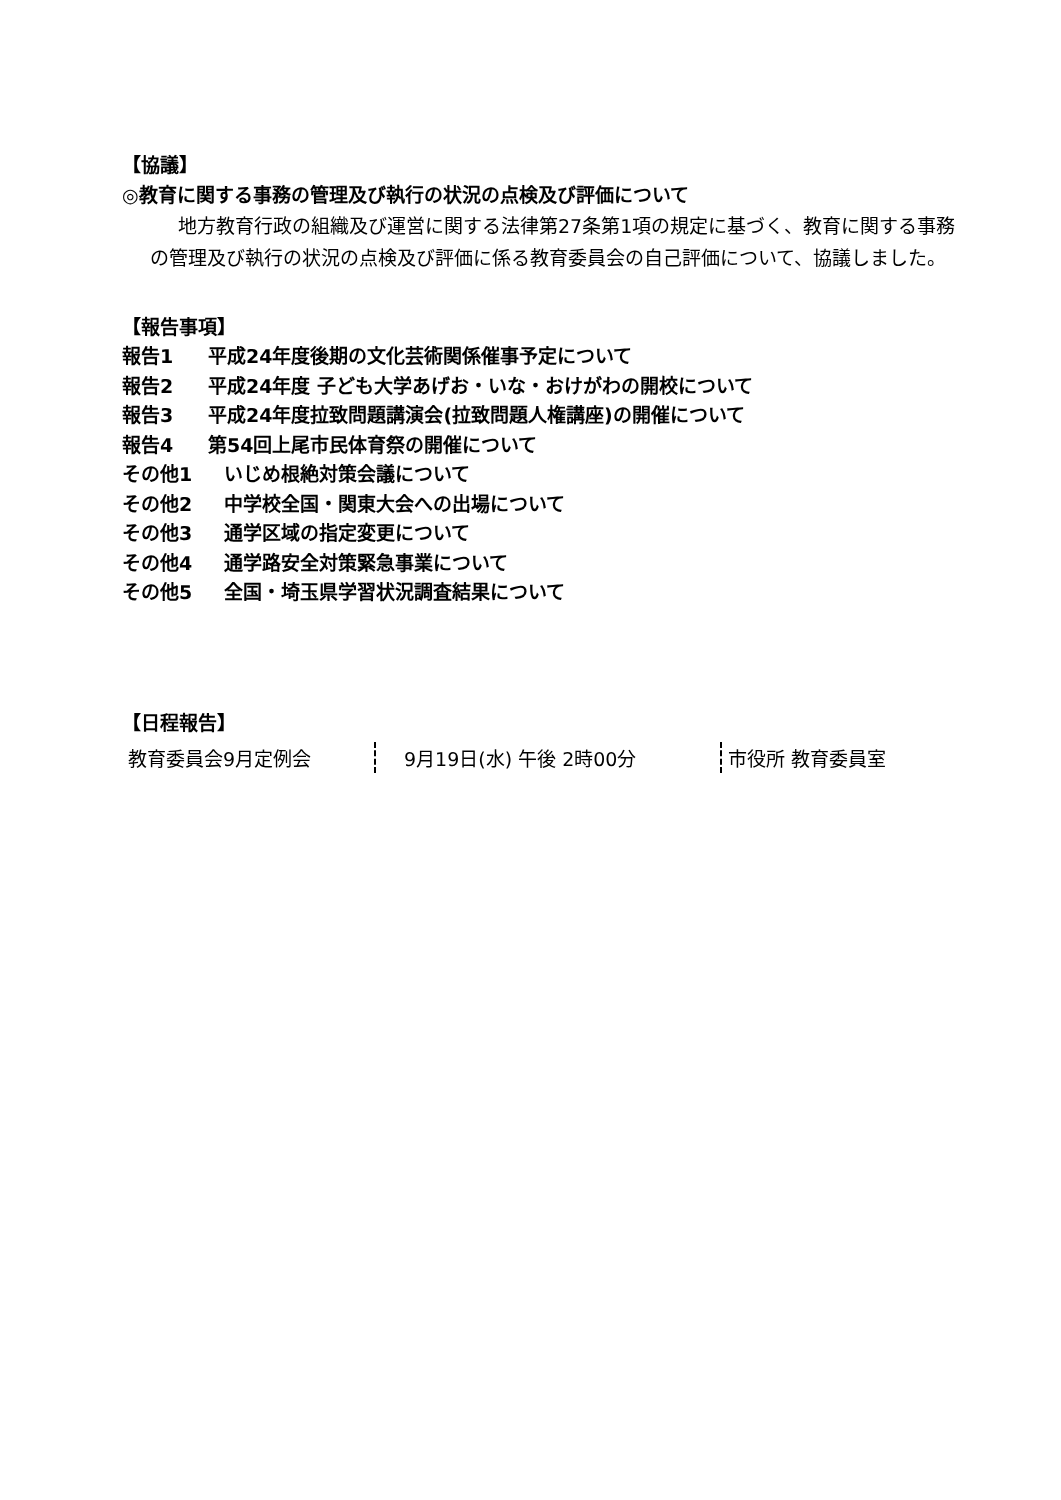【協議】
◎教育に関する事務の管理及び執行の状況の点検及び評価について
地方教育行政の組織及び運営に関する法律第27条第1項の規定に基づく、教育に関する事務の管理及び執行の状況の点検及び評価に係る教育委員会の自己評価について、協議しました。
【報告事項】
報告1 平成24年度後期の文化芸術関係催事予定について
報告2 平成24年度 子ども大学あげお・いな・おけがわの開校について
報告3 平成24年度拉致問題講演会(拉致問題人権講座)の開催について
報告4 第54回上尾市民体育祭の開催について
その他1 いじめ根絶対策会議について
その他2 中学校全国・関東大会への出場について
その他3 通学区域の指定変更について
その他4 通学路安全対策緊急事業について
その他5 全国・埼玉県学習状況調査結果について
【日程報告】
| 教育委員会9月定例会 | 9月19日(水) 午後 2時00分 | 市役所 教育委員室 |